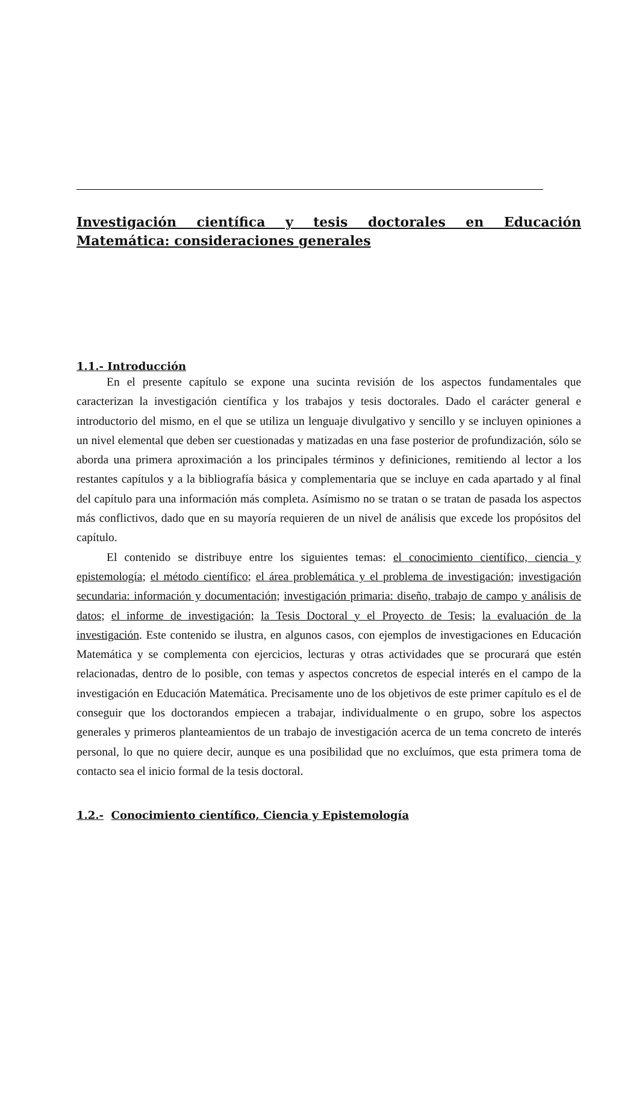Investigación científica y tesis doctorales en Educación Matemática: consideraciones generales
1.1.- Introducción
En el presente capítulo se expone una sucinta revisión de los aspectos fundamentales que caracterizan la investigación científica y los trabajos y tesis doctorales. Dado el carácter general e introductorio del mismo, en el que se utiliza un lenguaje divulgativo y sencillo y se incluyen opiniones a un nivel elemental que deben ser cuestionadas y matizadas en una fase posterior de profundización, sólo se aborda una primera aproximación a los principales términos y definiciones, remitiendo al lector a los restantes capítulos y a la bibliografía básica y complementaria que se incluye en cada apartado y al final del capítulo para una información más completa. Asímismo no se tratan o se tratan de pasada los aspectos más conflictivos, dado que en su mayoría requieren de un nivel de análisis que excede los propósitos del capítulo.
El contenido se distribuye entre los siguientes temas: el conocimiento científico, ciencia y epistemología; el método científico; el área problemática y el problema de investigación; investigación secundaria: información y documentación; investigación primaria: diseño, trabajo de campo y análisis de datos; el informe de investigación; la Tesis Doctoral y el Proyecto de Tesis; la evaluación de la investigación. Este contenido se ilustra, en algunos casos, con ejemplos de investigaciones en Educación Matemática y se complementa con ejercicios, lecturas y otras actividades que se procurará que estén relacionadas, dentro de lo posible, con temas y aspectos concretos de especial interés en el campo de la investigación en Educación Matemática. Precisamente uno de los objetivos de este primer capítulo es el de conseguir que los doctorandos empiecen a trabajar, individualmente o en grupo, sobre los aspectos generales y primeros planteamientos de un trabajo de investigación acerca de un tema concreto de interés personal, lo que no quiere decir, aunque es una posibilidad que no excluímos, que esta primera toma de contacto sea el inicio formal de la tesis doctoral.
1.2.- Conocimiento científico, Ciencia y Epistemología